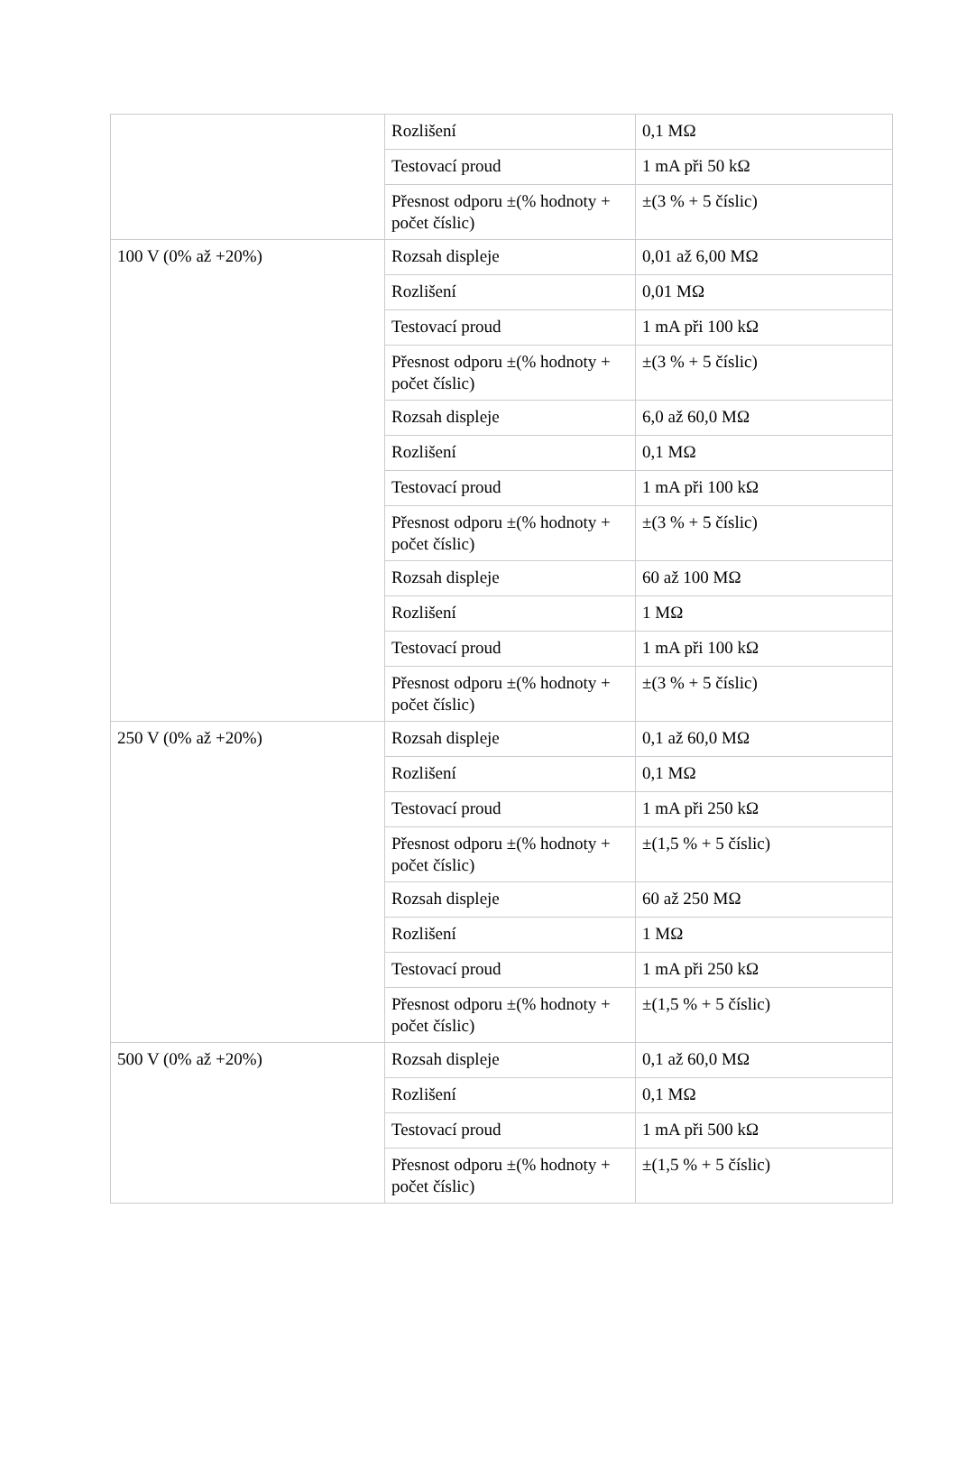| | Rozlišení | 0,1 MΩ |
| | Testovací proud | 1 mA při 50 kΩ |
| | Přesnost odporu ±(% hodnoty + počet číslic) | ±(3 % + 5 číslic) |
| 100 V (0% až +20%) | Rozsah displeje | 0,01 až 6,00 MΩ |
| | Rozlišení | 0,01 MΩ |
| | Testovací proud | 1 mA při 100 kΩ |
| | Přesnost odporu ±(% hodnoty + počet číslic) | ±(3 % + 5 číslic) |
| | Rozsah displeje | 6,0 až 60,0 MΩ |
| | Rozlišení | 0,1 MΩ |
| | Testovací proud | 1 mA při 100 kΩ |
| | Přesnost odporu ±(% hodnoty + počet číslic) | ±(3 % + 5 číslic) |
| | Rozsah displeje | 60 až 100 MΩ |
| | Rozlišení | 1 MΩ |
| | Testovací proud | 1 mA při 100 kΩ |
| | Přesnost odporu ±(% hodnoty + počet číslic) | ±(3 % + 5 číslic) |
| 250 V (0% až +20%) | Rozsah displeje | 0,1 až 60,0 MΩ |
| | Rozlišení | 0,1 MΩ |
| | Testovací proud | 1 mA při 250 kΩ |
| | Přesnost odporu ±(% hodnoty + počet číslic) | ±(1,5 % + 5 číslic) |
| | Rozsah displeje | 60 až 250 MΩ |
| | Rozlišení | 1 MΩ |
| | Testovací proud | 1 mA při 250 kΩ |
| | Přesnost odporu ±(% hodnoty + počet číslic) | ±(1,5 % + 5 číslic) |
| 500 V (0% až +20%) | Rozsah displeje | 0,1 až 60,0 MΩ |
| | Rozlišení | 0,1 MΩ |
| | Testovací proud | 1 mA při 500 kΩ |
| | Přesnost odporu ±(% hodnoty + počet číslic) | ±(1,5 % + 5 číslic) |